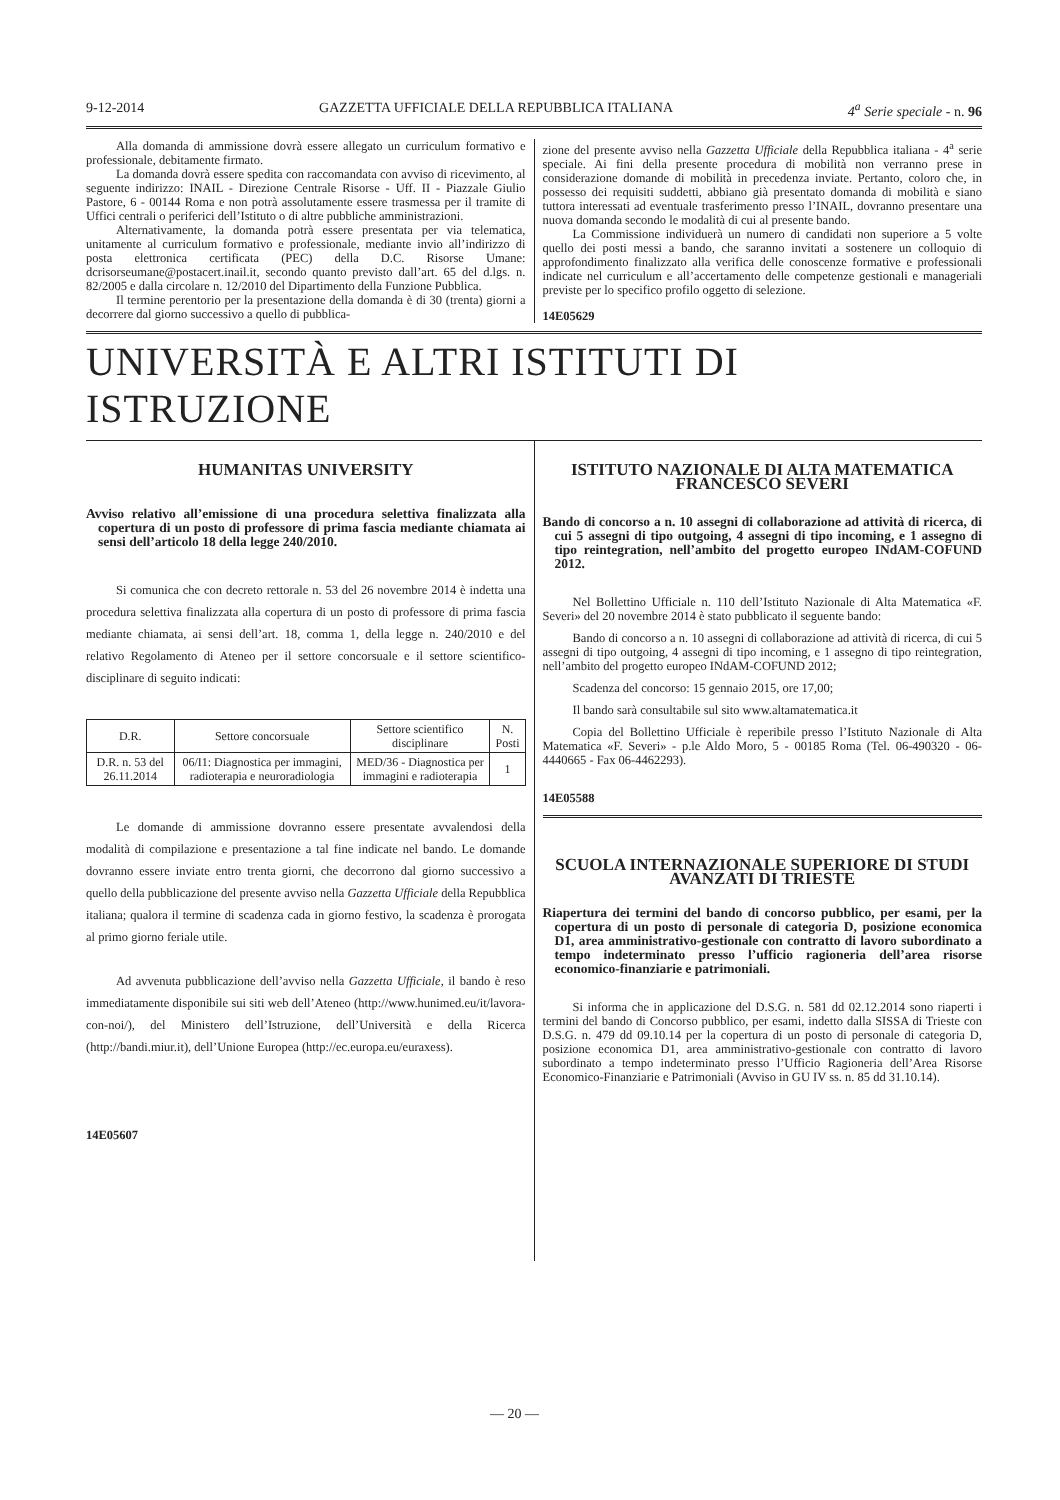9-12-2014 GAZZETTA UFFICIALE DELLA REPUBBLICA ITALIANA 4<sup>a</sup> Serie speciale - n. 96
Alla domanda di ammissione dovrà essere allegato un curriculum formativo e professionale, debitamente firmato.
La domanda dovrà essere spedita con raccomandata con avviso di ricevimento, al seguente indirizzo: INAIL - Direzione Centrale Risorse - Uff. II - Piazzale Giulio Pastore, 6 - 00144 Roma e non potrà assolutamente essere trasmessa per il tramite di Uffici centrali o periferici dell’Istituto o di altre pubbliche amministrazioni.
Alternativamente, la domanda potrà essere presentata per via telematica, unitamente al curriculum formativo e professionale, mediante invio all’indirizzo di posta elettronica certificata (PEC) della D.C. Risorse Umane: dcrisorseumane@postacert.inail.it, secondo quanto previsto dall’art. 65 del d.lgs. n. 82/2005 e dalla circolare n. 12/2010 del Dipartimento della Funzione Pubblica.
Il termine perentorio per la presentazione della domanda è di 30 (trenta) giorni a decorrere dal giorno successivo a quello di pubblica-
zione del presente avviso nella Gazzetta Ufficiale della Repubblica italiana - 4<sup>a</sup> serie speciale. Ai fini della presente procedura di mobilità non verranno prese in considerazione domande di mobilità in precedenza inviate. Pertanto, coloro che, in possesso dei requisiti suddetti, abbiano già presentato domanda di mobilità e siano tuttora interessati ad eventuale trasferimento presso l’INAIL, dovranno presentare una nuova domanda secondo le modalità di cui al presente bando.
La Commissione individuerà un numero di candidati non superiore a 5 volte quello dei posti messi a bando, che saranno invitati a sostenere un colloquio di approfondimento finalizzato alla verifica delle conoscenze formative e professionali indicate nel curriculum e all’accertamento delle competenze gestionali e manageriali previste per lo specifico profilo oggetto di selezione.
14E05629
UNIVERSITÀ E ALTRI ISTITUTI DI ISTRUZIONE
HUMANITAS UNIVERSITY
Avviso relativo all’emissione di una procedura selettiva finalizzata alla copertura di un posto di professore di prima fascia mediante chiamata ai sensi dell’articolo 18 della legge 240/2010.
Si comunica che con decreto rettorale n. 53 del 26 novembre 2014 è indetta una procedura selettiva finalizzata alla copertura di un posto di professore di prima fascia mediante chiamata, ai sensi dell’art. 18, comma 1, della legge n. 240/2010 e del relativo Regolamento di Ateneo per il settore concorsuale e il settore scientifico-disciplinare di seguito indicati:
| D.R. | Settore concorsuale | Settore scientifico disciplinare | N. Posti |
| --- | --- | --- | --- |
| D.R. n. 53 del 26.11.2014 | 06/I1: Diagnostica per immagini, radioterapia e neuroradiologia | MED/36 - Diagnostica per immagini e radioterapia | 1 |
Le domande di ammissione dovranno essere presentate avvalendosi della modalità di compilazione e presentazione a tal fine indicate nel bando. Le domande dovranno essere inviate entro trenta giorni, che decorrono dal giorno successivo a quello della pubblicazione del presente avviso nella Gazzetta Ufficiale della Repubblica italiana; qualora il termine di scadenza cada in giorno festivo, la scadenza è prorogata al primo giorno feriale utile.
Ad avvenuta pubblicazione dell’avviso nella Gazzetta Ufficiale, il bando è reso immediatamente disponibile sui siti web dell’Ateneo (http://www.hunimed.eu/it/lavora-con-noi/), del Ministero dell’Istruzione, dell’Università e della Ricerca (http://bandi.miur.it), dell’Unione Europea (http://ec.europa.eu/euraxess).
14E05607
ISTITUTO NAZIONALE DI ALTA MATEMATICA FRANCESCO SEVERI
Bando di concorso a n. 10 assegni di collaborazione ad attività di ricerca, di cui 5 assegni di tipo outgoing, 4 assegni di tipo incoming, e 1 assegno di tipo reintegration, nell’ambito del progetto europeo INdAM-COFUND 2012.
Nel Bollettino Ufficiale n. 110 dell’Istituto Nazionale di Alta Matematica «F. Severi» del 20 novembre 2014 è stato pubblicato il seguente bando:
Bando di concorso a n. 10 assegni di collaborazione ad attività di ricerca, di cui 5 assegni di tipo outgoing, 4 assegni di tipo incoming, e 1 assegno di tipo reintegration, nell’ambito del progetto europeo INdAM-COFUND 2012;
Scadenza del concorso: 15 gennaio 2015, ore 17,00;
Il bando sarà consultabile sul sito www.altamatematica.it
Copia del Bollettino Ufficiale è reperibile presso l’Istituto Nazionale di Alta Matematica «F. Severi» - p.le Aldo Moro, 5 - 00185 Roma (Tel. 06-490320 - 06-4440665 - Fax 06-4462293).
14E05588
SCUOLA INTERNAZIONALE SUPERIORE DI STUDI AVANZATI DI TRIESTE
Riapertura dei termini del bando di concorso pubblico, per esami, per la copertura di un posto di personale di categoria D, posizione economica D1, area amministrativo-gestionale con contratto di lavoro subordinato a tempo indeterminato presso l’ufficio ragioneria dell’area risorse economico-finanziarie e patrimoniali.
Si informa che in applicazione del D.S.G. n. 581 dd 02.12.2014 sono riaperti i termini del bando di Concorso pubblico, per esami, indetto dalla SISSA di Trieste con D.S.G. n. 479 dd 09.10.14 per la copertura di un posto di personale di categoria D, posizione economica D1, area amministrativo-gestionale con contratto di lavoro subordinato a tempo indeterminato presso l’Ufficio Ragioneria dell’Area Risorse Economico-Finanziarie e Patrimoniali (Avviso in GU IV ss. n. 85 dd 31.10.14).
— 20 —